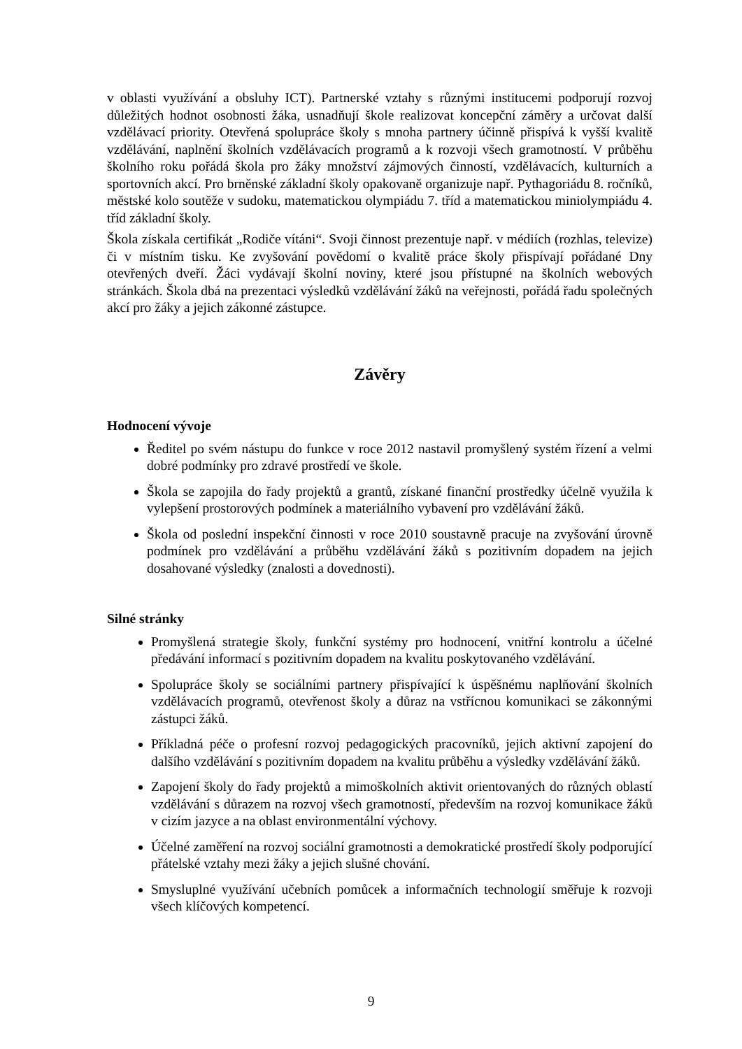v oblasti využívání a obsluhy ICT). Partnerské vztahy s různými institucemi podporují rozvoj důležitých hodnot osobnosti žáka, usnadňují škole realizovat koncepční záměry a určovat další vzdělávací priority. Otevřená spolupráce školy s mnoha partnery účinně přispívá k vyšší kvalitě vzdělávání, naplnění školních vzdělávacích programů a k rozvoji všech gramotností. V průběhu školního roku pořádá škola pro žáky množství zájmových činností, vzdělávacích, kulturních a sportovních akcí. Pro brněnské základní školy opakovaně organizuje např. Pythagoriádu 8. ročníků, městské kolo soutěže v sudoku, matematickou olympiádu 7. tříd a matematickou miniolympiádu 4. tříd základní školy.
Škola získala certifikát „Rodiče vítáni“. Svoji činnost prezentuje např. v médiích (rozhlas, televize) či v místním tisku. Ke zvyšování povědomí o kvalitě práce školy přispívají pořádané Dny otevřených dveří. Žáci vydávají školní noviny, které jsou přístupné na školních webových stránkách. Škola dbá na prezentaci výsledků vzdělávání žáků na veřejnosti, pořádá řadu společných akcí pro žáky a jejich zákonné zástupce.
Závěry
Hodnocení vývoje
Ředitel po svém nástupu do funkce v roce 2012 nastavil promyšlený systém řízení a velmi dobré podmínky pro zdravé prostředí ve škole.
Škola se zapojila do řady projektů a grantů, získané finanční prostředky účelně využila k vylepšení prostorových podmínek a materiálního vybavení pro vzdělávání žáků.
Škola od poslední inspekční činnosti v roce 2010 soustavně pracuje na zvyšování úrovně podmínek pro vzdělávání a průběhu vzdělávání žáků s pozitivním dopadem na jejich dosahované výsledky (znalosti a dovednosti).
Silné stránky
Promyšlená strategie školy, funkční systémy pro hodnocení, vnitřní kontrolu a účelné předávání informací s pozitivním dopadem na kvalitu poskytovaného vzdělávání.
Spolupráce školy se sociálními partnery přispívající k úspěšnému naplňování školních vzdělávacích programů, otevřenost školy a důraz na vstřícnou komunikaci se zákonnými zástupci žáků.
Příkladná péče o profesní rozvoj pedagogických pracovníků, jejich aktivní zapojení do dalšího vzdělávání s pozitivním dopadem na kvalitu průběhu a výsledky vzdělávání žáků.
Zapojení školy do řady projektů a mimoškolních aktivit orientovaných do různých oblastí vzdělávání s důrazem na rozvoj všech gramotností, především na rozvoj komunikace žáků v cizím jazyce a na oblast environmentální výchovy.
Účelné zaměření na rozvoj sociální gramotnosti a demokratické prostředí školy podporující přátelské vztahy mezi žáky a jejich slušné chování.
Smysluplné využívání učebních pomůcek a informačních technologií směřuje k rozvoji všech klíčových kompetencí.
9